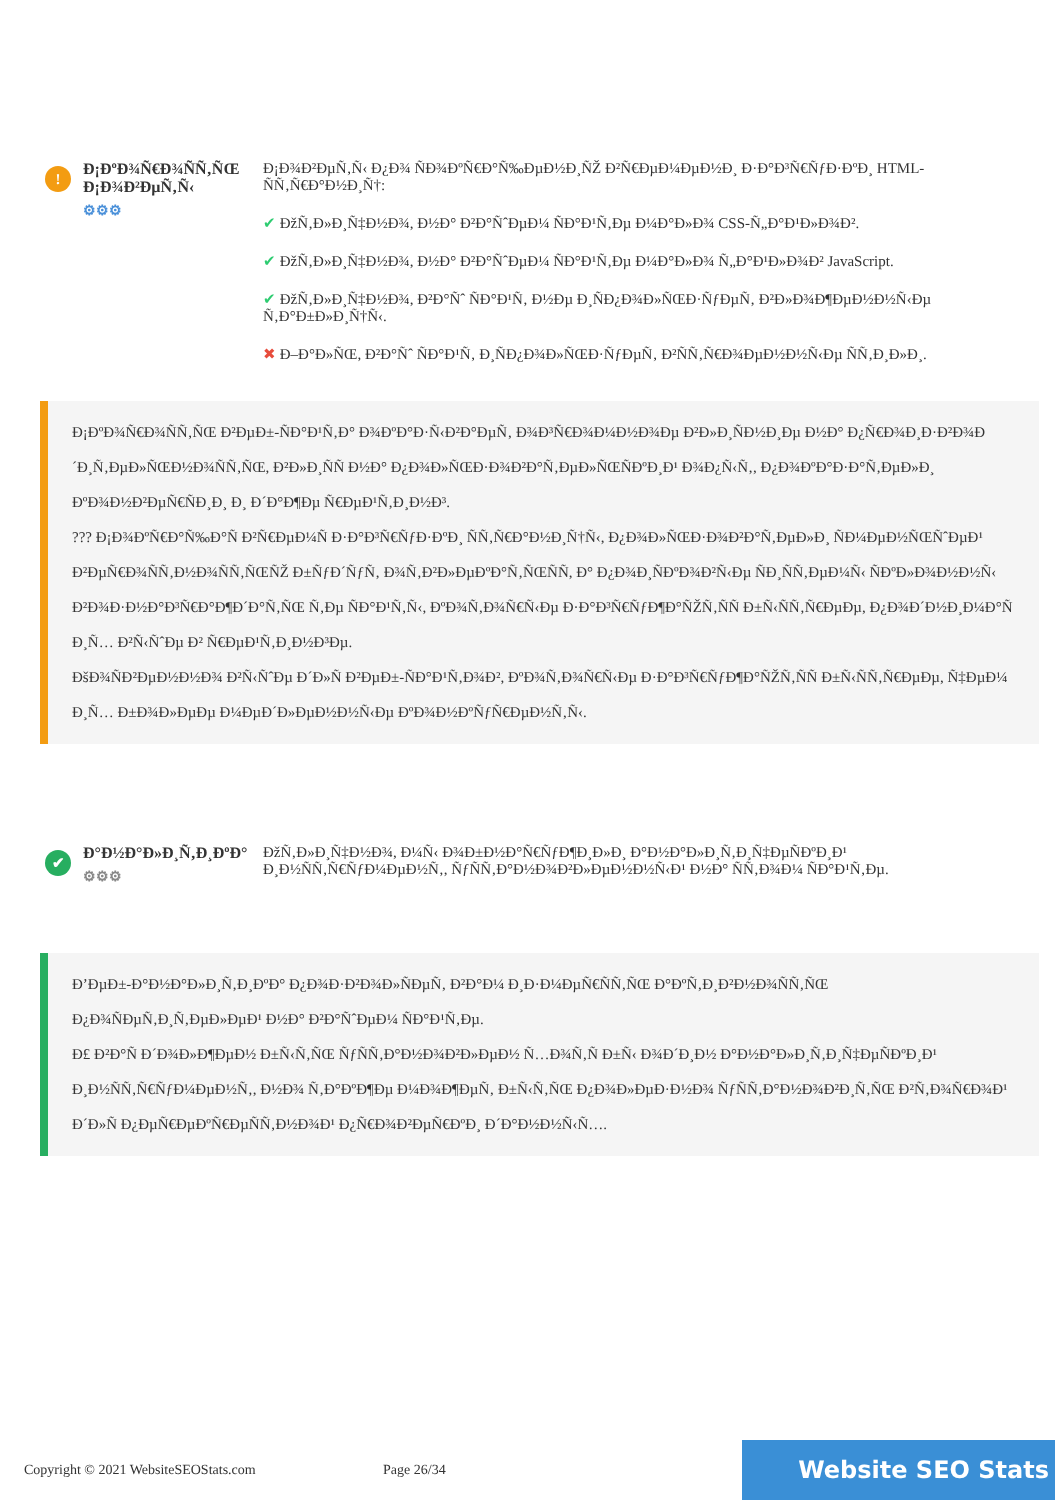!
Đ¡ĐºĐ¾Ñ€Đ¾ÑÑ‚ÑŒ Đ¡Đ¾Đ²ĐµÑ‚Ñ‹
⚙⚙⚙
Đ¡Đ¾Đ²ĐµÑ‚Ñ‹ Đ¿Đ¾ ÑĐ¾ĐºÑ€Đ°Ñ‰ĐµĐ½Đ¸ÑŽ Đ²Ñ€ĐµĐ¼ĐµĐ½Đ¸ Đ·Đ°Đ³Ñ€ÑƒĐ·ĐºĐ¸ HTML-ÑÑ‚Ñ€Đ°Đ½Đ¸Ñ†:
✔ ĐžÑ‚Đ»Đ¸Ñ‡Đ½Đ¾, Đ½Đ° Đ²Đ°ÑˆĐµĐ¼ ÑĐ°Đ¹Ñ‚Đµ Đ¼Đ°Đ»Đ¾ CSS-Ñ„Đ°Đ¹Đ»Đ¾Đ².
✔ ĐžÑ‚Đ»Đ¸Ñ‡Đ½Đ¾, Đ½Đ° Đ²Đ°ÑˆĐµĐ¼ ÑĐ°Đ¹Ñ‚Đµ Đ¼Đ°Đ»Đ¾ Ñ„Đ°Đ¹Đ»Đ¾Đ² JavaScript.
✔ ĐžÑ‚Đ»Đ¸Ñ‡Đ½Đ¾, Đ²Đ°Ñˆ ÑĐ°Đ¹Ñ‚ Đ½Đµ Đ¸ÑĐ¿Đ¾Đ»ÑŒĐ·ÑƒĐµÑ‚ Đ²Đ»Đ¾Đ¶ĐµĐ½Đ½Ñ‹Đµ Ñ‚Đ°Đ±Đ»Đ¸Ñ†Ñ‹.
✖ Đ–Đ°Đ»ÑŒ, Đ²Đ°Ñˆ ÑĐ°Đ¹Ñ‚ Đ¸ÑĐ¿Đ¾Đ»ÑŒĐ·ÑƒĐµÑ‚ Đ²ÑÑ‚Ñ€Đ¾ĐµĐ½Đ½Ñ‹Đµ ÑÑ‚Đ¸Đ»Đ¸.
Đ¡ĐºĐ¾Ñ€Đ¾ÑÑ‚ÑŒ Đ²ĐµĐ±-ÑĐ°Đ¹Ñ‚Đ° Đ¾ĐºĐ°Đ·Ñ‹Đ²Đ°ĐµÑ‚ Đ¾Đ³Ñ€Đ¾Đ¼Đ½Đ¾Đµ Đ²Đ»Đ¸ÑĐ½Đ¸Đµ Đ½Đ° Đ¿Ñ€Đ¾Đ¸Đ·Đ²Đ¾Đ´Đ¸Ñ‚ĐµĐ»ÑŒĐ½Đ¾ÑÑ‚ÑŒ, Đ²Đ»Đ¸ÑÑ Đ½Đ° Đ¿Đ¾Đ»ÑŒĐ·Đ¾Đ²Đ°Ñ‚ĐµĐ»ÑŒÑĐºĐ¸Đ¹ Đ¾Đ¿Ñ‹Ñ‚, Đ¿Đ¾ĐºĐ°Đ·Đ°Ñ‚ĐµĐ»Đ¸ ĐºĐ¾Đ½Đ²ĐµÑ€ÑĐ¸Đ¸ Đ¸ Đ´Đ°Đ¶Đµ Ñ€ĐµĐ¹Ñ‚Đ¸Đ½Đ³.
??? Đ¡Đ¾ĐºÑ€Đ°Ñ‰Đ°Ñ Đ²Ñ€ĐµĐ¼Ñ Đ·Đ°Đ³Ñ€ÑƒĐ·ĐºĐ¸ ÑÑ‚Ñ€Đ°Đ½Đ¸Ñ†Ñ‹, Đ¿Đ¾Đ»ÑŒĐ·Đ¾Đ²Đ°Ñ‚ĐµĐ»Đ¸ ÑĐ¼ĐµĐ½ÑŒÑˆĐµĐ¹ Đ²ĐµÑ€Đ¾ÑÑ‚Đ½Đ¾ÑÑ‚ÑŒÑŽ Đ±ÑƒĐ´ÑƒÑ‚ Đ¾Ñ‚Đ²Đ»ĐµĐºĐ°Ñ‚ÑŒÑÑ, Đ° Đ¿Đ¾Đ¸ÑĐºĐ¾Đ²Ñ‹Đµ ÑĐ¸ÑÑ‚ĐµĐ¼Ñ‹ ÑĐºĐ»Đ¾Đ½Đ½Ñ‹ Đ²Đ¾Đ·Đ½Đ°Đ³Ñ€Đ°Đ¶Đ´Đ°Ñ‚ÑŒ Ñ‚Đµ ÑĐ°Đ¹Ñ‚Ñ‹, ĐºĐ¾Ñ‚Đ¾Ñ€Ñ‹Đµ Đ·Đ°Đ³Ñ€ÑƒĐ¶Đ°ÑŽÑ‚ÑÑ Đ±Ñ‹ÑÑ‚Ñ€ĐµĐµ, Đ¿Đ¾Đ´Đ½Đ¸Đ¼Đ°Ñ Đ¸Ñ… Đ²Ñ‹ÑˆĐµ Đ² Ñ€ĐµĐ¹Ñ‚Đ¸Đ½Đ³Đµ.
ĐšĐ¾ÑĐ²ĐµĐ½Đ½Đ¾ Đ²Ñ‹ÑˆĐµ Đ´Đ»Ñ Đ²ĐµĐ±-ÑĐ°Đ¹Ñ‚Đ¾Đ², ĐºĐ¾Ñ‚Đ¾Ñ€Ñ‹Đµ Đ·Đ°Đ³Ñ€ÑƒĐ¶Đ°ÑŽÑ‚ÑÑ Đ±Ñ‹ÑÑ‚Ñ€ĐµĐµ, Ñ‡ĐµĐ¼ Đ¸Ñ… Đ±Đ¾Đ»ĐµĐµ Đ¼ĐµĐ´Đ»ĐµĐ½Đ½Ñ‹Đµ ĐºĐ¾Đ½ĐºÑƒÑ€ĐµĐ½Ñ‚Ñ‹.
✔
Đ°Đ½Đ°Đ»Đ¸Ñ‚Đ¸ĐºĐ°
⚙⚙⚙
ĐžÑ‚Đ»Đ¸Ñ‡Đ½Đ¾, Đ¼Ñ‹ Đ¾Đ±Đ½Đ°Ñ€ÑƒĐ¶Đ¸Đ»Đ¸ Đ°Đ½Đ°Đ»Đ¸Ñ‚Đ¸Ñ‡ĐµÑĐºĐ¸Đ¹ Đ¸Đ½ÑÑ‚Ñ€ÑƒĐ¼ĐµĐ½Ñ‚, ÑƒÑÑ‚Đ°Đ½Đ¾Đ²Đ»ĐµĐ½Đ½Ñ‹Đ¹ Đ½Đ° ÑÑ‚Đ¾Đ¼ ÑĐ°Đ¹Ñ‚Đµ.
Đ’ĐµĐ±-Đ°Đ½Đ°Đ»Đ¸Ñ‚Đ¸ĐºĐ° Đ¿Đ¾Đ·Đ²Đ¾Đ»ÑĐµÑ‚ Đ²Đ°Đ¼ Đ¸Đ·Đ¼ĐµÑ€ÑÑ‚ÑŒ Đ°ĐºÑ‚Đ¸Đ²Đ½Đ¾ÑÑ‚ÑŒ Đ¿Đ¾ÑĐµÑ‚Đ¸Ñ‚ĐµĐ»ĐµĐ¹ Đ½Đ° Đ²Đ°ÑˆĐµĐ¼ ÑĐ°Đ¹Ñ‚Đµ.
Đ£ Đ²Đ°Ñ Đ´Đ¾Đ»Đ¶ĐµĐ½ Đ±Ñ‹Ñ‚ÑŒ ÑƒÑÑ‚Đ°Đ½Đ¾Đ²Đ»ĐµĐ½ Ñ…Đ¾Ñ‚Ñ Đ±Ñ‹ Đ¾Đ´Đ¸Đ½ Đ°Đ½Đ°Đ»Đ¸Ñ‚Đ¸Ñ‡ĐµÑĐºĐ¸Đ¹ Đ¸Đ½ÑÑ‚Ñ€ÑƒĐ¼ĐµĐ½Ñ‚, Đ½Đ¾ Ñ‚Đ°ĐºĐ¶Đµ Đ¼Đ¾Đ¶ĐµÑ‚ Đ±Ñ‹Ñ‚ÑŒ Đ¿Đ¾Đ»ĐµĐ·Đ½Đ¾ ÑƒÑÑ‚Đ°Đ½Đ¾Đ²Đ¸Ñ‚ÑŒ Đ²Ñ‚Đ¾Ñ€Đ¾Đ¹ Đ´Đ»Ñ Đ¿ĐµÑ€ĐµĐºÑ€ĐµÑÑ‚Đ½Đ¾Đ¹ Đ¿Ñ€Đ¾Đ²ĐµÑ€ĐºĐ¸ Đ´Đ°Đ½Đ½Ñ‹Ñ….
Copyright © 2021 WebsiteSEOStats.com Page 26/34 Website SEO Stats